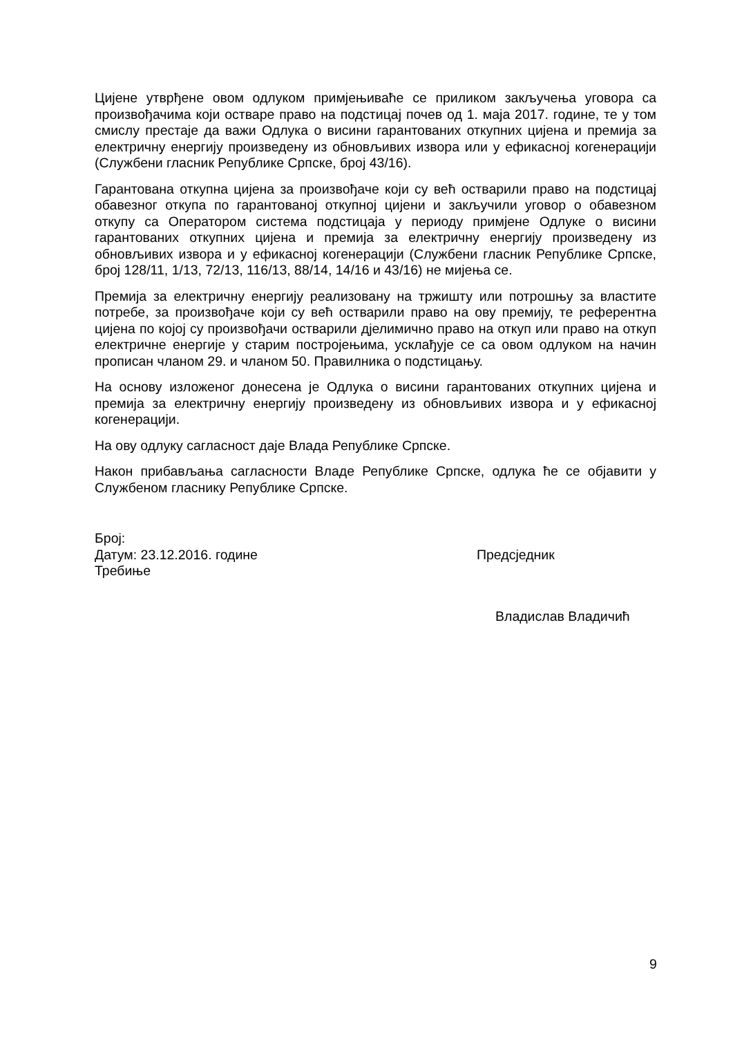Цијене утврђене овом одлуком примјењиваће се приликом закључења уговора са произвођачима који остваре право на подстицај почев од 1. маја 2017. године, те у том смислу престаје да важи Одлука о висини гарантованих откупних цијена и премија за електричну енергију произведену из обновљивих извора или у ефикасној когенерацији (Службени гласник Републике Српске, број 43/16).
Гарантована откупна цијена за произвођаче који су већ остварили право на подстицај обавезног откупа по гарантованој откупној цијени и закључили уговор о обавезном откупу са Оператором система подстицаја у периоду примјене Одлуке о висини гарантованих откупних цијена и премија за електричну енергију произведену из обновљивих извора и у ефикасној когенерацији (Службени гласник Републике Српске, број 128/11, 1/13, 72/13, 116/13, 88/14, 14/16 и 43/16) не мијења се.
Премија за електричну енергију реализовану на тржишту или потрошњу за властите потребе, за произвођаче који су већ остварили право на ову премију, те референтна цијена по којој су произвођачи остварили дјелимично право на откуп или право на откуп електричне енергије у старим постројењима, усклађује се са овом одлуком на начин прописан чланом 29. и чланом 50. Правилника о подстицању.
На основу изложеног донесена је Одлука о висини гарантованих откупних цијена и премија за електричну енергију произведену из обновљивих извора и у ефикасној когенерацији.
На ову одлуку сагласност даје Влада Републике Српске.
Након прибављања сагласности Владе Републике Српске, одлука ће се објавити у Службеном гласнику Републике Српске.
Број:
Датум: 23.12.2016. године
Требиње
Предсједник
Владислав Владичић
9